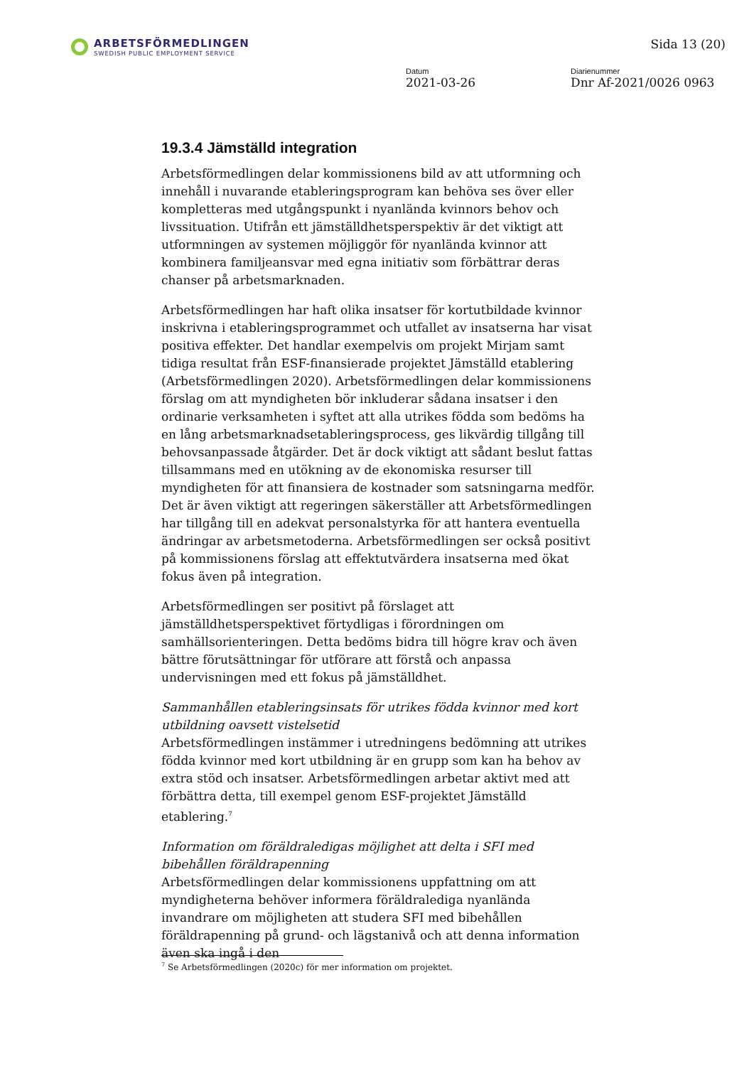ARBETSFÖRMEDLINGEN
SWEDISH PUBLIC EMPLOYMENT SERVICE
Sida 13 (20)
Datum
2021-03-26
Diarienummer
Dnr Af-2021/0026 0963
19.3.4 Jämställd integration
Arbetsförmedlingen delar kommissionens bild av att utformning och innehåll i nuvarande etableringsprogram kan behöva ses över eller kompletteras med utgångspunkt i nyanlända kvinnors behov och livssituation. Utifrån ett jämställdhetsperspektiv är det viktigt att utformningen av systemen möjliggör för nyanlända kvinnor att kombinera familjeansvar med egna initiativ som förbättrar deras chanser på arbetsmarknaden.
Arbetsförmedlingen har haft olika insatser för kortutbildade kvinnor inskrivna i etableringsprogrammet och utfallet av insatserna har visat positiva effekter. Det handlar exempelvis om projekt Mirjam samt tidiga resultat från ESF-finansierade projektet Jämställd etablering (Arbetsförmedlingen 2020). Arbetsförmedlingen delar kommissionens förslag om att myndigheten bör inkluderar sådana insatser i den ordinarie verksamheten i syftet att alla utrikes födda som bedöms ha en lång arbetsmarknadsetableringsprocess, ges likvärdig tillgång till behovsanpassade åtgärder. Det är dock viktigt att sådant beslut fattas tillsammans med en utökning av de ekonomiska resurser till myndigheten för att finansiera de kostnader som satsningarna medför. Det är även viktigt att regeringen säkerställer att Arbetsförmedlingen har tillgång till en adekvat personalstyrka för att hantera eventuella ändringar av arbetsmetoderna. Arbetsförmedlingen ser också positivt på kommissionens förslag att effektutvärdera insatserna med ökat fokus även på integration.
Arbetsförmedlingen ser positivt på förslaget att jämställdhetsperspektivet förtydligas i förordningen om samhällsorienteringen. Detta bedöms bidra till högre krav och även bättre förutsättningar för utförare att förstå och anpassa undervisningen med ett fokus på jämställdhet.
Sammanhållen etableringsinsats för utrikes födda kvinnor med kort utbildning oavsett vistelsetid
Arbetsförmedlingen instämmer i utredningens bedömning att utrikes födda kvinnor med kort utbildning är en grupp som kan ha behov av extra stöd och insatser. Arbetsförmedlingen arbetar aktivt med att förbättra detta, till exempel genom ESF-projektet Jämställd etablering.<sup>7</sup>
Information om föräldraledigas möjlighet att delta i SFI med bibehållen föräldrapenning
Arbetsförmedlingen delar kommissionens uppfattning om att myndigheterna behöver informera föräldralediga nyanlända invandrare om möjligheten att studera SFI med bibehållen föräldrapenning på grund- och lägstanivå och att denna information även ska ingå i den
<sup>7</sup> Se Arbetsförmedlingen (2020c) för mer information om projektet.